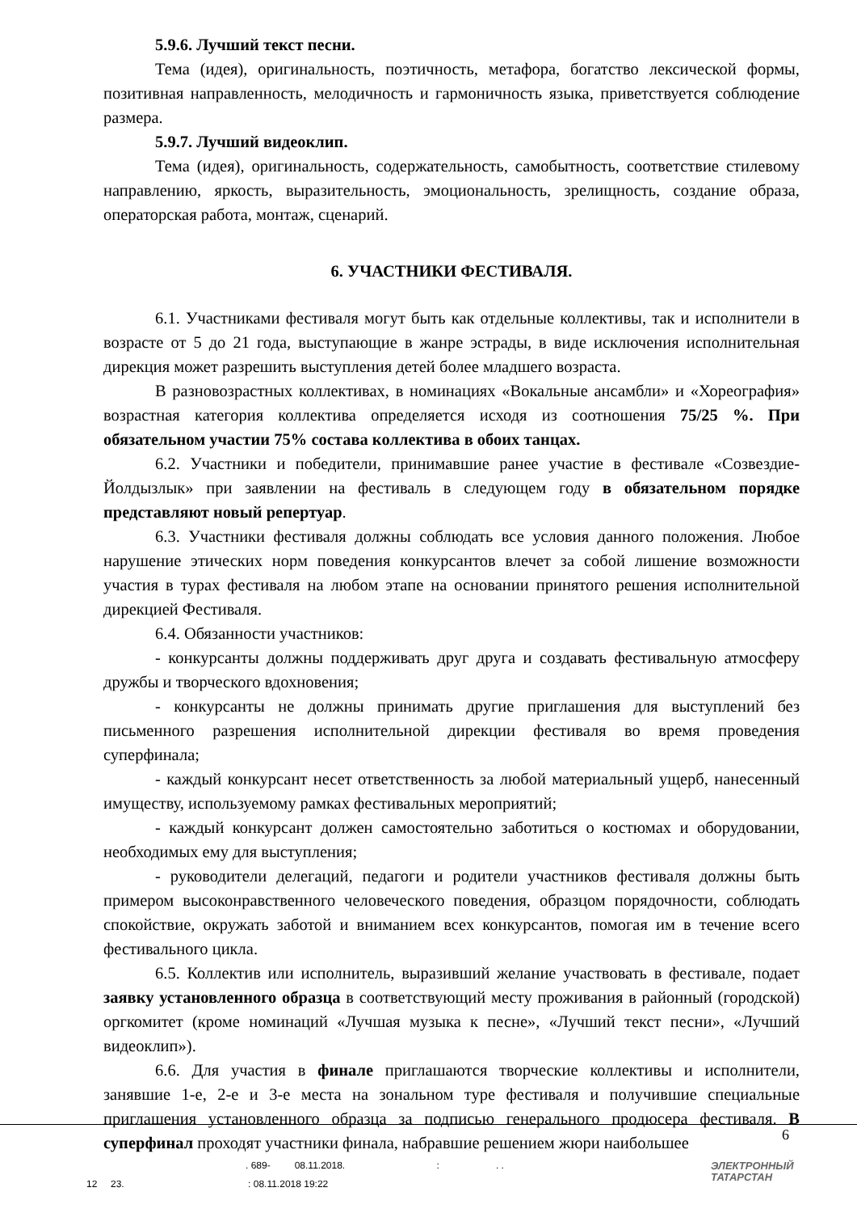5.9.6. Лучший текст песни.
Тема (идея), оригинальность, поэтичность, метафора, богатство лексической формы, позитивная направленность, мелодичность и гармоничность языка, приветствуется соблюдение размера.
5.9.7. Лучший видеоклип.
Тема (идея), оригинальность, содержательность, самобытность, соответствие стилевому направлению, яркость, выразительность, эмоциональность, зрелищность, создание образа, операторская работа, монтаж, сценарий.
6. УЧАСТНИКИ ФЕСТИВАЛЯ.
6.1. Участниками фестиваля могут быть как отдельные коллективы, так и исполнители в возрасте от 5 до 21 года, выступающие в жанре эстрады, в виде исключения исполнительная дирекция может разрешить выступления детей более младшего возраста.
В разновозрастных коллективах, в номинациях «Вокальные ансамбли» и «Хореография» возрастная категория коллектива определяется исходя из соотношения 75/25 %. При обязательном участии 75% состава коллектива в обоих танцах.
6.2. Участники и победители, принимавшие ранее участие в фестивале «Созвездие-Йолдызлык» при заявлении на фестиваль в следующем году в обязательном порядке представляют новый репертуар.
6.3. Участники фестиваля должны соблюдать все условия данного положения. Любое нарушение этических норм поведения конкурсантов влечет за собой лишение возможности участия в турах фестиваля на любом этапе на основании принятого решения исполнительной дирекцией Фестиваля.
6.4. Обязанности участников:
- конкурсанты должны поддерживать друг друга и создавать фестивальную атмосферу дружбы и творческого вдохновения;
- конкурсанты не должны принимать другие приглашения для выступлений без письменного разрешения исполнительной дирекции фестиваля во время проведения суперфинала;
- каждый конкурсант несет ответственность за любой материальный ущерб, нанесенный имуществу, используемому рамках фестивальных мероприятий;
- каждый конкурсант должен самостоятельно заботиться о костюмах и оборудовании, необходимых ему для выступления;
- руководители делегаций, педагоги и родители участников фестиваля должны быть примером высоконравственного человеческого поведения, образцом порядочности, соблюдать спокойствие, окружать заботой и вниманием всех конкурсантов, помогая им в течение всего фестивального цикла.
6.5. Коллектив или исполнитель, выразивший желание участвовать в фестивале, подает заявку установленного образца в соответствующий месту проживания в районный (городской) оргкомитет (кроме номинаций «Лучшая музыка к песне», «Лучший текст песни», «Лучший видеоклип»).
6.6. Для участия в финале приглашаются творческие коллективы и исполнители, занявшие 1-е, 2-е и 3-е места на зональном туре фестиваля и получившие специальные приглашения установленного образца за подписью генерального продюсера фестиваля. В суперфинал проходят участники финала, набравшие решением жюри наибольшее
6
. 689- 08.11.2018. : . .
12 23. : 08.11.2018 19:22
ЭЛЕКТРОННЫЙ
ТАТАРСТАН